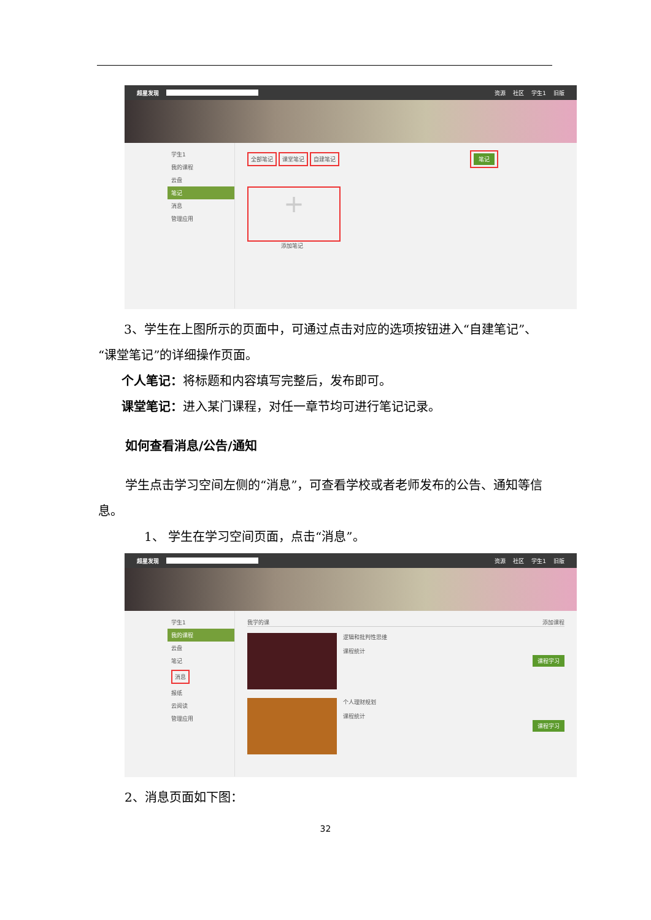超星发现 资源 社区 学生1 旧版
学生1
我的课程
云盘
笔记
消息
管理应用
全部笔记 课堂笔记 自建笔记 笔记
+
添加笔记
3、学生在上图所示的页面中，可通过点击对应的选项按钮进入“自建笔记”、“课堂笔记”的详细操作页面。
个人笔记：将标题和内容填写完整后，发布即可。
课堂笔记：进入某门课程，对任一章节均可进行笔记记录。
如何查看消息/公告/通知
学生点击学习空间左侧的“消息”，可查看学校或者老师发布的公告、通知等信息。
1、 学生在学习空间页面，点击“消息”。
超星发现 资源 社区 学生1 旧版
学生1
我的课程
云盘
笔记
消息
报纸
云阅读
管理应用
我学的课 添加课程
逻辑和批判性思维
课程统计
课程学习
个人理财规划
课程统计
课程学习
2、消息页面如下图：
32